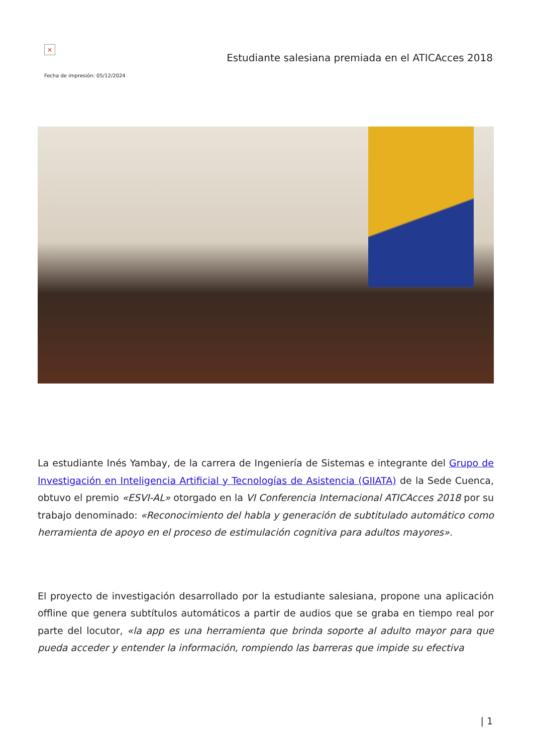×
Estudiante salesiana premiada en el ATICAcces 2018
Fecha de impresión: 05/12/2024
La estudiante Inés Yambay, de la carrera de Ingeniería de Sistemas e integrante del Grupo de Investigación en Inteligencia Artificial y Tecnologías de Asistencia (GIIATA) de la Sede Cuenca, obtuvo el premio «ESVI-AL» otorgado en la VI Conferencia Internacional ATICAcces 2018 por su trabajo denominado: «Reconocimiento del habla y generación de subtitulado automático como herramienta de apoyo en el proceso de estimulación cognitiva para adultos mayores».
El proyecto de investigación desarrollado por la estudiante salesiana, propone una aplicación offline que genera subtítulos automáticos a partir de audios que se graba en tiempo real por parte del locutor, «la app es una herramienta que brinda soporte al adulto mayor para que pueda acceder y entender la información, rompiendo las barreras que impide su efectiva
| 1